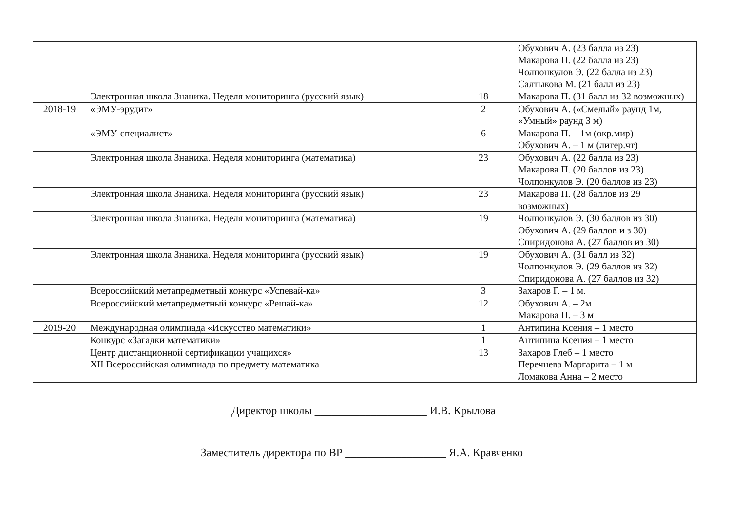| | | | Обухович А. (23 балла из 23) Макарова П. (22 балла из 23) Чолпонкулов Э. (22 балла из 23) Салтыкова М. (21 балл из 23) |
| | Электронная школа Знаника. Неделя мониторинга (русский язык) | 18 | Макарова П. (31 балл из 32 возможных) |
| 2018-19 | «ЭМУ-эрудит» | 2 | Обухович А. («Смелый» раунд 1м, «Умный» раунд 3 м) |
| | «ЭМУ-специалист» | 6 | Макарова П. – 1м (окр.мир) Обухович А. – 1 м (литер.чт) |
| | Электронная школа Знаника. Неделя мониторинга (математика) | 23 | Обухович А. (22 балла из 23) Макарова П. (20 баллов из 23) Чолпонкулов Э. (20 баллов из 23) |
| | Электронная школа Знаника. Неделя мониторинга (русский язык) | 23 | Макарова П. (28 баллов из 29 возможных) |
| | Электронная школа Знаника. Неделя мониторинга (математика) | 19 | Чолпонкулов Э. (30 баллов из 30) Обухович А. (29 баллов и з 30) Спиридонова А. (27 баллов из 30) |
| | Электронная школа Знаника. Неделя мониторинга (русский язык) | 19 | Обухович А. (31 балл из 32) Чолпонкулов Э. (29 баллов из 32) Спиридонова А. (27 баллов из 32) |
| | Всероссийский метапредметный конкурс «Успевай-ка» | 3 | Захаров Г. – 1 м. |
| | Всероссийский метапредметный конкурс «Решай-ка» | 12 | Обухович А. – 2м Макарова П. – 3 м |
| 2019-20 | Международная олимпиада «Искусство математики» | 1 | Антипина Ксения – 1 место |
| | Конкурс «Загадки математики» | 1 | Антипина Ксения – 1 место |
| | Центр дистанционной сертификации учащихся» XII Всероссийская олимпиада по предмету математика | 13 | Захаров Глеб – 1 место Перечнева Маргарита – 1 м Ломакова Анна – 2 место |
Директор школы ____________________ И.В. Крылова
Заместитель директора по ВР __________________ Я.А. Кравченко